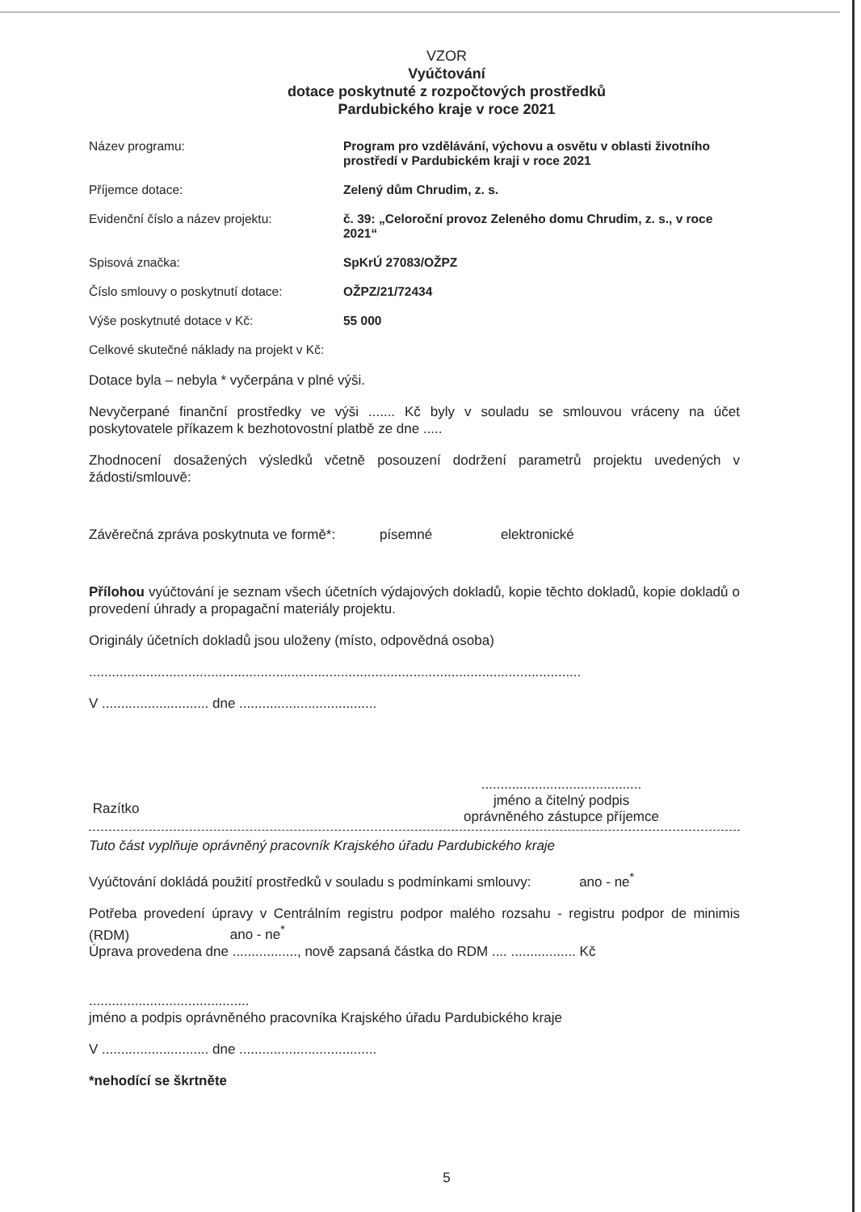VZOR
Vyúčtování
dotace poskytnuté z rozpočtových prostředků
Pardubického kraje v roce 2021
Název programu: Program pro vzdělávání, výchovu a osvětu v oblasti životního prostředí v Pardubickém kraji v roce 2021
Příjemce dotace: Zelený dům Chrudim, z. s.
Evidenční číslo a název projektu: č. 39: „Celoroční provoz Zeleného domu Chrudim, z. s., v roce 2021“
Spisová značka: SpKrÚ 27083/OŽPZ
Číslo smlouvy o poskytnutí dotace:
OŽPZ/21/72434
Výše poskytnuté dotace v Kč: 55 000
Celkové skutečné náklady na projekt v Kč:
Dotace byla – nebyla * vyčerpána v plné výši.
Nevyčerpané finanční prostředky ve výši ....... Kč byly v souladu se smlouvou vráceny na účet poskytovatele příkazem k bezhotovostní platbě ze dne .....
Zhodnocení dosažených výsledků včetně posouzení dodržení parametrů projektu uvedených v žádosti/smlouvě:
Závěrečná zpráva poskytnuta ve formě*: písemné elektronické
Přílohou vyúčtování je seznam všech účetních výdajových dokladů, kopie těchto dokladů, kopie dokladů o provedení úhrady a propagační materiály projektu.
Originály účetních dokladů jsou uloženy (místo, odpovědná osoba)
.................................................................................................................................
V ............................ dne ....................................
Razítko
..........................................
jméno a čitelný podpis
oprávněného zástupce příjemce
Tuto část vyplňuje oprávněný pracovník Krajského úřadu Pardubického kraje
Vyúčtování dokládá použití prostředků v souladu s podmínkami smlouvy: ano - ne<sup>*</sup>
Potřeba provedení úpravy v Centrálním registru podpor malého rozsahu - registru podpor de minimis (RDM) ano - ne<sup>*</sup>
Úprava provedena dne ................., nově zapsaná částka do RDM .... ................. Kč
..........................................
jméno a podpis oprávněného pracovníka Krajského úřadu Pardubického kraje
V ............................ dne ....................................
*nehodící se škrtněte
5